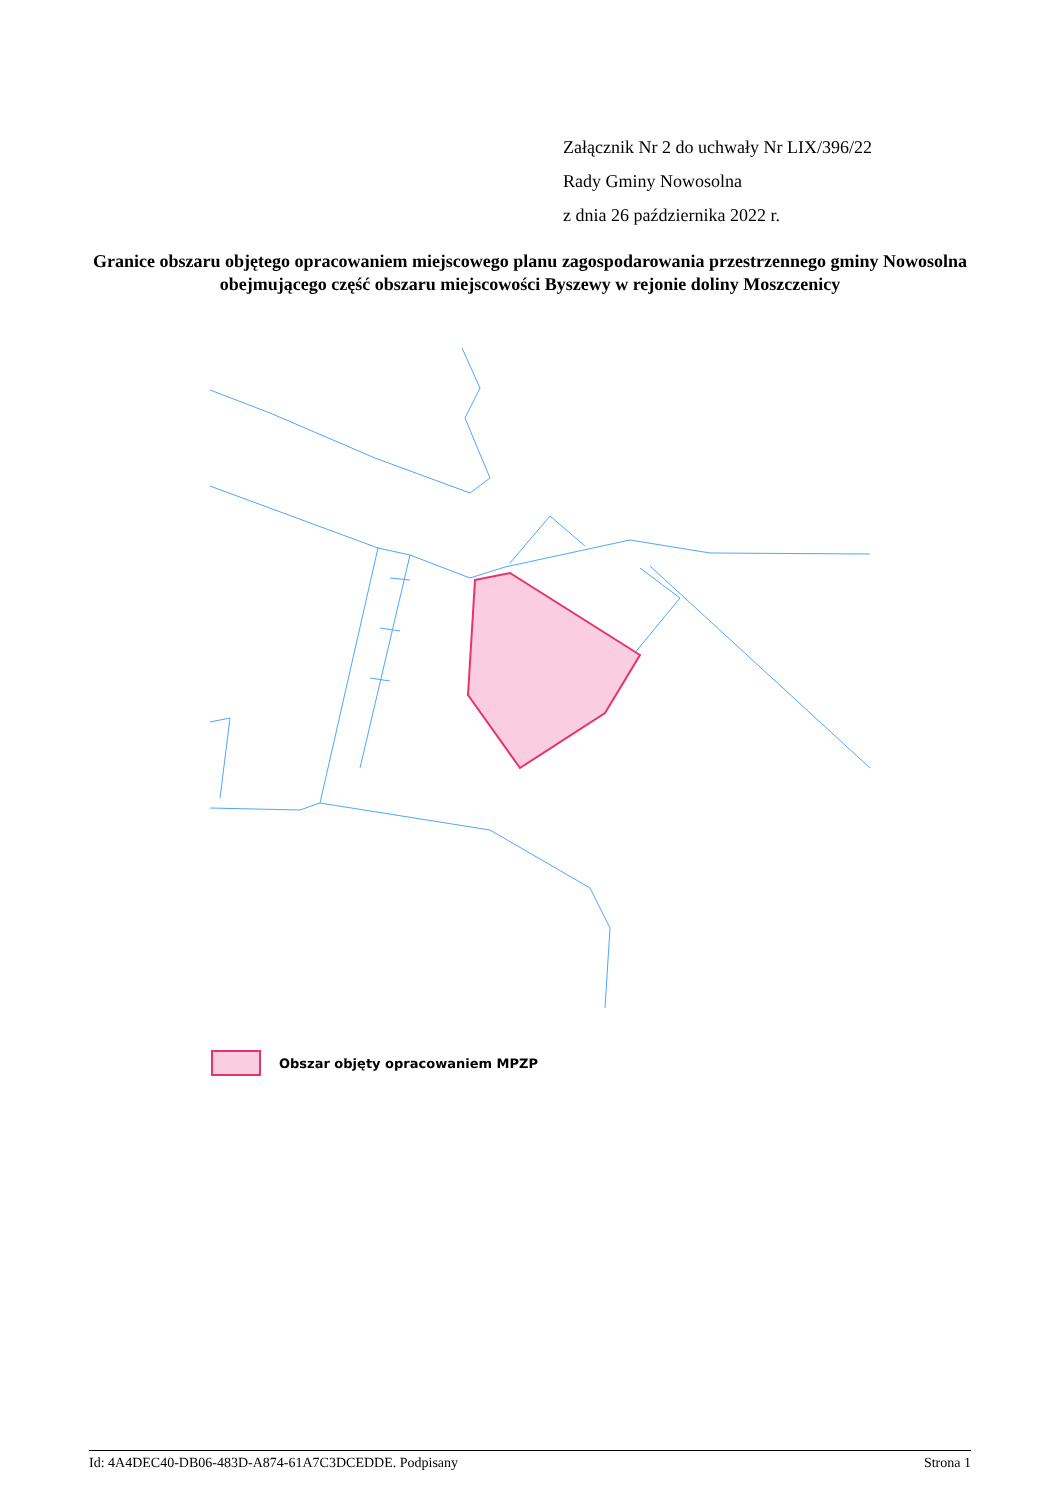Załącznik Nr 2 do uchwały Nr LIX/396/22
Rady Gminy Nowosolna
z dnia 26 października 2022 r.
Granice obszaru objętego opracowaniem miejscowego planu zagospodarowania przestrzennego gminy Nowosolna obejmującego część obszaru miejscowości Byszewy w rejonie doliny Moszczenicy
Obszar objęty opracowaniem MPZP
Id: 4A4DEC40-DB06-483D-A874-61A7C3DCEDDE. Podpisany Strona 1